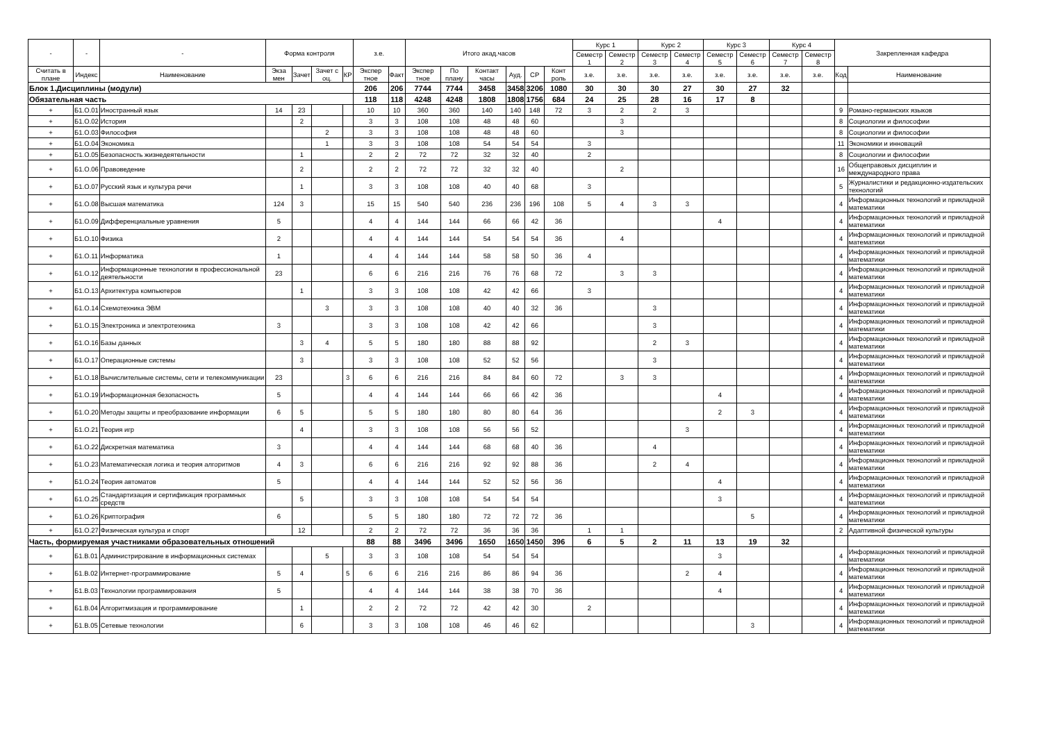| - | - | - | Форма контроля | | | | з.е. | | Итого акад.часов | | | | | | Курс 1 | | Курс 2 | | Курс 3 | | Курс 4 | | Закрепленная кафедра | |
| --- | --- | --- | --- | --- | --- | --- | --- | --- | --- | --- | --- | --- | --- | --- | --- | --- | --- | --- | --- | --- | --- | --- | --- | --- |
| | | | | | | | | | | | | | | | Семестр 1 | Семестр 2 | Семестр 3 | Семестр 4 | Семестр 5 | Семестр 6 | Семестр 7 | Семестр 8 | | |
| Считать в плане | Индекс | Наименование | Экза мен | Зачет | Зачет с оц. | КР | Экспер тное | Факт | Экспер тное | По плану | Контакт часы | Ауд. | СР | Конт роль | з.е. | з.е. | з.е. | з.е. | з.е. | з.е. | з.е. | з.е. | Код | Наименование |
| Блок 1.Дисциплины (модули) | | | | | | | 206 | 206 | 7744 | 7744 | 3458 | 3458 | 3206 | 1080 | 30 | 30 | 30 | 27 | 30 | 27 | 32 | | | |
| Обязательная часть | | | | | | | 118 | 118 | 4248 | 4248 | 1808 | 1808 | 1756 | 684 | 24 | 25 | 28 | 16 | 17 | 8 | | | | |
| + | Б1.О.01 | Иностранный язык | 14 | 23 | | | 10 | 10 | 360 | 360 | 140 | 140 | 148 | 72 | 3 | 2 | 2 | 3 | | | | | 9 | Романо-германских языков |
| + | Б1.О.02 | История | | 2 | | | 3 | 3 | 108 | 108 | 48 | 48 | 60 | | | 3 | | | | | | | 8 | Социологии и философии |
| + | Б1.О.03 | Философия | | | 2 | | 3 | 3 | 108 | 108 | 48 | 48 | 60 | | | 3 | | | | | | | 8 | Социологии и философии |
| + | Б1.О.04 | Экономика | | | 1 | | 3 | 3 | 108 | 108 | 54 | 54 | 54 | | 3 | | | | | | | | 11 | Экономики и инноваций |
| + | Б1.О.05 | Безопасность жизнедеятельности | | 1 | | | 2 | 2 | 72 | 72 | 32 | 32 | 40 | | 2 | | | | | | | | 8 | Социологии и философии |
| + | Б1.О.06 | Правоведение | | 2 | | | 2 | 2 | 72 | 72 | 32 | 32 | 40 | | | 2 | | | | | | | 16 | Общеправовых дисциплин и международного права |
| + | Б1.О.07 | Русский язык и культура речи | | 1 | | | 3 | 3 | 108 | 108 | 40 | 40 | 68 | | 3 | | | | | | | | 5 | Журналистики и редакционно-издательских технологий |
| + | Б1.О.08 | Высшая математика | 124 | 3 | | | 15 | 15 | 540 | 540 | 236 | 236 | 196 | 108 | 5 | 4 | 3 | 3 | | | | | 4 | Информационных технологий и прикладной математики |
| + | Б1.О.09 | Дифференциальные уравнения | 5 | | | | 4 | 4 | 144 | 144 | 66 | 66 | 42 | 36 | | | | | 4 | | | | 4 | Информационных технологий и прикладной математики |
| + | Б1.О.10 | Физика | 2 | | | | 4 | 4 | 144 | 144 | 54 | 54 | 54 | 36 | | 4 | | | | | | | 4 | Информационных технологий и прикладной математики |
| + | Б1.О.11 | Информатика | 1 | | | | 4 | 4 | 144 | 144 | 58 | 58 | 50 | 36 | 4 | | | | | | | | 4 | Информационных технологий и прикладной математики |
| + | Б1.О.12 | Информационные технологии в профессиональной деятельности | 23 | | | | 6 | 6 | 216 | 216 | 76 | 76 | 68 | 72 | | 3 | 3 | | | | | | 4 | Информационных технологий и прикладной математики |
| + | Б1.О.13 | Архитектура компьютеров | | 1 | | | 3 | 3 | 108 | 108 | 42 | 42 | 66 | | 3 | | | | | | | | 4 | Информационных технологий и прикладной математики |
| + | Б1.О.14 | Схемотехника ЭВМ | | | 3 | | 3 | 3 | 108 | 108 | 40 | 40 | 32 | 36 | | | 3 | | | | | | 4 | Информационных технологий и прикладной математики |
| + | Б1.О.15 | Электроника и электротехника | 3 | | | | 3 | 3 | 108 | 108 | 42 | 42 | 66 | | | | 3 | | | | | | 4 | Информационных технологий и прикладной математики |
| + | Б1.О.16 | Базы данных | | 3 | 4 | | 5 | 5 | 180 | 180 | 88 | 88 | 92 | | | | 2 | 3 | | | | | 4 | Информационных технологий и прикладной математики |
| + | Б1.О.17 | Операционные системы | | 3 | | | 3 | 3 | 108 | 108 | 52 | 52 | 56 | | | | 3 | | | | | | 4 | Информационных технологий и прикладной математики |
| + | Б1.О.18 | Вычислительные системы, сети и телекоммуникации | 23 | | | 3 | 6 | 6 | 216 | 216 | 84 | 84 | 60 | 72 | | 3 | 3 | | | | | | 4 | Информационных технологий и прикладной математики |
| + | Б1.О.19 | Информационная безопасность | 5 | | | | 4 | 4 | 144 | 144 | 66 | 66 | 42 | 36 | | | | | 4 | | | | 4 | Информационных технологий и прикладной математики |
| + | Б1.О.20 | Методы защиты и преобразование информации | 6 | 5 | | | 5 | 5 | 180 | 180 | 80 | 80 | 64 | 36 | | | | | 2 | 3 | | | 4 | Информационных технологий и прикладной математики |
| + | Б1.О.21 | Теория игр | | 4 | | | 3 | 3 | 108 | 108 | 56 | 56 | 52 | | | | | 3 | | | | | 4 | Информационных технологий и прикладной математики |
| + | Б1.О.22 | Дискретная математика | 3 | | | | 4 | 4 | 144 | 144 | 68 | 68 | 40 | 36 | | | 4 | | | | | | 4 | Информационных технологий и прикладной математики |
| + | Б1.О.23 | Математическая логика и теория алгоритмов | 4 | 3 | | | 6 | 6 | 216 | 216 | 92 | 92 | 88 | 36 | | | 2 | 4 | | | | | 4 | Информационных технологий и прикладной математики |
| + | Б1.О.24 | Теория автоматов | 5 | | | | 4 | 4 | 144 | 144 | 52 | 52 | 56 | 36 | | | | | 4 | | | | 4 | Информационных технологий и прикладной математики |
| + | Б1.О.25 | Стандартизация и сертификация программных средств | | 5 | | | 3 | 3 | 108 | 108 | 54 | 54 | 54 | | | | | | 3 | | | | 4 | Информационных технологий и прикладной математики |
| + | Б1.О.26 | Криптография | 6 | | | | 5 | 5 | 180 | 180 | 72 | 72 | 72 | 36 | | | | | | 5 | | | 4 | Информационных технологий и прикладной математики |
| + | Б1.О.27 | Физическая культура и спорт | | 12 | | | 2 | 2 | 72 | 72 | 36 | 36 | 36 | | 1 | 1 | | | | | | | 2 | Адаптивной физической культуры |
| Часть, формируемая участниками образовательных отношений | | | | | | | 88 | 88 | 3496 | 3496 | 1650 | 1650 | 1450 | 396 | 6 | 5 | 2 | 11 | 13 | 19 | 32 | | | |
| + | Б1.В.01 | Администрирование в информационных системах | | | 5 | | 3 | 3 | 108 | 108 | 54 | 54 | 54 | | | | | | 3 | | | | 4 | Информационных технологий и прикладной математики |
| + | Б1.В.02 | Интернет-программирование | 5 | 4 | | 5 | 6 | 6 | 216 | 216 | 86 | 86 | 94 | 36 | | | | 2 | 4 | | | | 4 | Информационных технологий и прикладной математики |
| + | Б1.В.03 | Технологии программирования | 5 | | | | 4 | 4 | 144 | 144 | 38 | 38 | 70 | 36 | | | | | 4 | | | | 4 | Информационных технологий и прикладной математики |
| + | Б1.В.04 | Алгоритмизация и программирование | | 1 | | | 2 | 2 | 72 | 72 | 42 | 42 | 30 | | 2 | | | | | | | | 4 | Информационных технологий и прикладной математики |
| + | Б1.В.05 | Сетевые технологии | | 6 | | | 3 | 3 | 108 | 108 | 46 | 46 | 62 | | | | | | | 3 | | | 4 | Информационных технологий и прикладной математики |